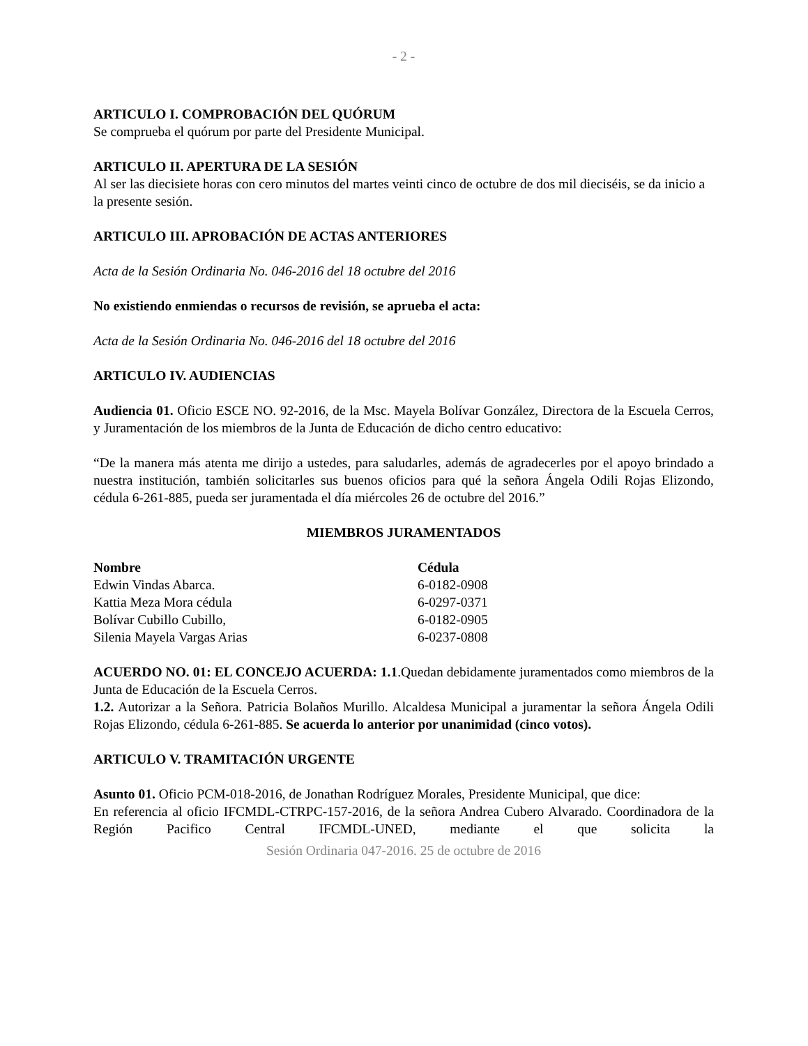- 2 -
ARTICULO I. COMPROBACIÓN DEL QUÓRUM
Se comprueba el quórum por parte del Presidente Municipal.
ARTICULO II. APERTURA DE LA SESIÓN
Al ser las diecisiete horas con cero minutos del martes veinti cinco de octubre de dos mil dieciséis, se da inicio a la presente sesión.
ARTICULO III. APROBACIÓN DE ACTAS ANTERIORES
Acta de la Sesión Ordinaria No. 046-2016 del 18 octubre del 2016
No existiendo enmiendas o recursos de revisión, se aprueba el acta:
Acta de la Sesión Ordinaria No. 046-2016 del 18 octubre del 2016
ARTICULO IV. AUDIENCIAS
Audiencia 01. Oficio ESCE NO. 92-2016, de la Msc. Mayela Bolívar González, Directora de la Escuela Cerros, y Juramentación de los miembros de la Junta de Educación de dicho centro educativo:
“De la manera más atenta me dirijo a ustedes, para saludarles, además de agradecerles por el apoyo brindado a nuestra institución, también solicitarles sus buenos oficios para qué la señora Ángela Odili Rojas Elizondo, cédula 6-261-885, pueda ser juramentada el día miércoles 26 de octubre del 2016.”
MIEMBROS JURAMENTADOS
| Nombre | Cédula |
| --- | --- |
| Edwin Vindas Abarca. | 6-0182-0908 |
| Kattia Meza Mora cédula | 6-0297-0371 |
| Bolívar Cubillo Cubillo, | 6-0182-0905 |
| Silenia Mayela Vargas Arias | 6-0237-0808 |
ACUERDO NO. 01: EL CONCEJO ACUERDA: 1.1.Quedan debidamente juramentados como miembros de la Junta de Educación de la Escuela Cerros.
1.2. Autorizar a la Señora. Patricia Bolaños Murillo. Alcaldesa Municipal a juramentar la señora Ángela Odili Rojas Elizondo, cédula 6-261-885. Se acuerda lo anterior por unanimidad (cinco votos).
ARTICULO V. TRAMITACIÓN URGENTE
Asunto 01. Oficio PCM-018-2016, de Jonathan Rodríguez Morales, Presidente Municipal, que dice:
En referencia al oficio IFCMDL-CTRPC-157-2016, de la señora Andrea Cubero Alvarado. Coordinadora de la Región Pacifico Central IFCMDL-UNED, mediante el que solicita la
Sesión Ordinaria 047-2016. 25 de octubre de 2016